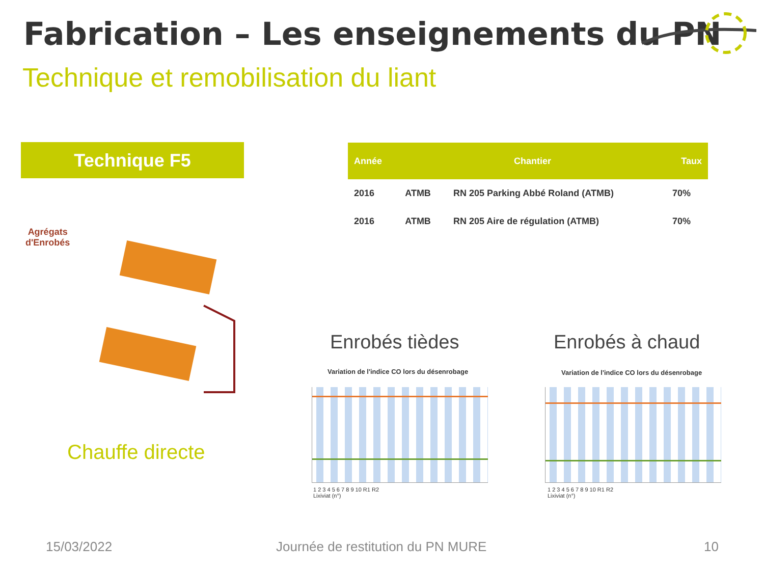Fabrication – Les enseignements du PN
Technique et remobilisation du liant
Technique F5
| Année | Chantier | | Taux |
| --- | --- | --- | --- |
| 2016 | ATMB | RN 205 Parking Abbé Roland (ATMB) | 70% |
| 2016 | ATMB | RN 205 Aire de régulation (ATMB) | 70% |
Agrégats
d'Enrobés
Chauffe directe
Enrobés tièdes Enrobés à chaud
Variation de l'indice CO lors du désenrobage
Variation de l'indice CO lors du désenrobage
1 2 3 4 5 6 7 8 9 10 R1 R2
Lixiviat (n°)
1 2 3 4 5 6 7 8 9 10 R1 R2
Lixiviat (n°)
15/03/2022
Journée de restitution du PN MURE
10